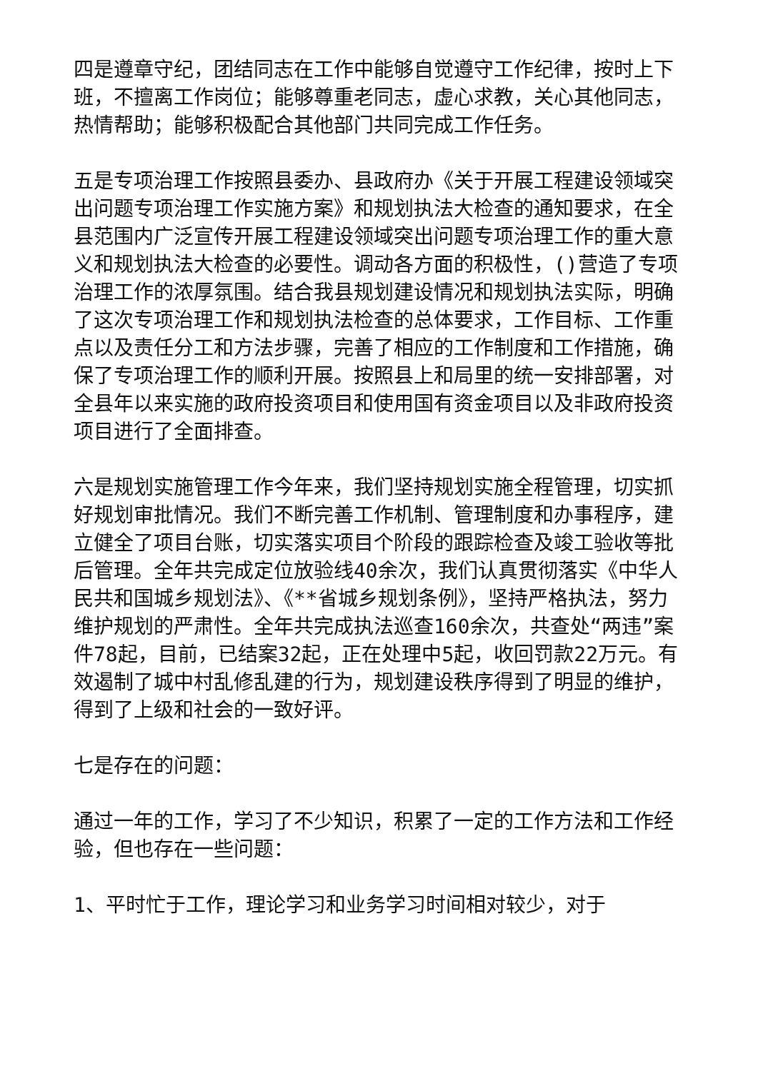四是遵章守纪，团结同志在工作中能够自觉遵守工作纪律，按时上下班，不擅离工作岗位；能够尊重老同志，虚心求教，关心其他同志，热情帮助；能够积极配合其他部门共同完成工作任务。
五是专项治理工作按照县委办、县政府办《关于开展工程建设领域突出问题专项治理工作实施方案》和规划执法大检查的通知要求，在全县范围内广泛宣传开展工程建设领域突出问题专项治理工作的重大意义和规划执法大检查的必要性。调动各方面的积极性，()营造了专项治理工作的浓厚氛围。结合我县规划建设情况和规划执法实际，明确了这次专项治理工作和规划执法检查的总体要求，工作目标、工作重点以及责任分工和方法步骤，完善了相应的工作制度和工作措施，确保了专项治理工作的顺利开展。按照县上和局里的统一安排部署，对全县年以来实施的政府投资项目和使用国有资金项目以及非政府投资项目进行了全面排查。
六是规划实施管理工作今年来，我们坚持规划实施全程管理，切实抓好规划审批情况。我们不断完善工作机制、管理制度和办事程序，建立健全了项目台账，切实落实项目个阶段的跟踪检查及竣工验收等批后管理。全年共完成定位放验线40余次，我们认真贯彻落实《中华人民共和国城乡规划法》、《**省城乡规划条例》，坚持严格执法，努力维护规划的严肃性。全年共完成执法巡查160余次，共查处“两违”案件78起，目前，已结案32起，正在处理中5起，收回罚款22万元。有效遏制了城中村乱修乱建的行为，规划建设秩序得到了明显的维护，得到了上级和社会的一致好评。
七是存在的问题：
通过一年的工作，学习了不少知识，积累了一定的工作方法和工作经验，但也存在一些问题：
1、平时忙于工作，理论学习和业务学习时间相对较少，对于